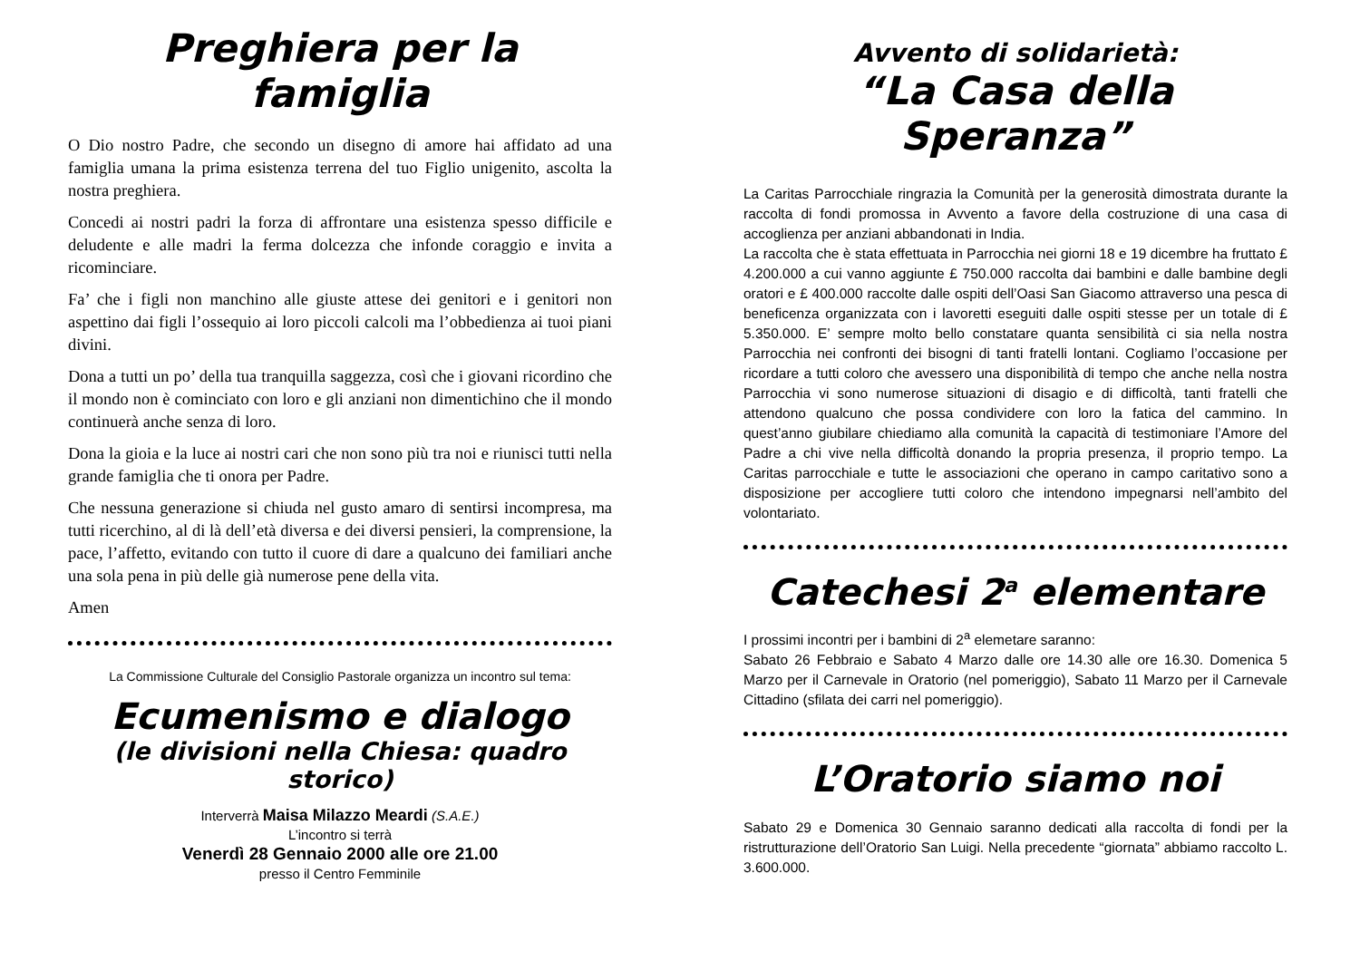Preghiera per la famiglia
O Dio nostro Padre, che secondo un disegno di amore hai affidato ad una famiglia umana la prima esistenza terrena del tuo Figlio unigenito, ascolta la nostra preghiera.
Concedi ai nostri padri la forza di affrontare una esistenza spesso difficile e deludente e alle madri la ferma dolcezza che infonde coraggio e invita a ricominciare.
Fa’ che i figli non manchino alle giuste attese dei genitori e i genitori non aspettino dai figli l’ossequio ai loro piccoli calcoli ma l’obbedienza ai tuoi piani divini.
Dona a tutti un po’ della tua tranquilla saggezza, così che i giovani ricordino che il mondo non è cominciato con loro e gli anziani non dimentichino che il mondo continuerà anche senza di loro.
Dona la gioia e la luce ai nostri cari che non sono più tra noi e riunisci tutti nella grande famiglia che ti onora per Padre.
Che nessuna generazione si chiuda nel gusto amaro di sentirsi incompresa, ma tutti ricerchino, al di là dell’età diversa e dei diversi pensieri, la comprensione, la pace, l’affetto, evitando con tutto il cuore di dare a qualcuno dei familiari anche una sola pena in più delle già numerose pene della vita.
Amen
La Commissione Culturale del Consiglio Pastorale organizza un incontro sul tema:
Ecumenismo e dialogo
(le divisioni nella Chiesa: quadro storico)
Interverrà Maisa Milazzo Meardi (S.A.E.)
L’incontro si terrà
Venerdì 28 Gennaio 2000 alle ore 21.00
presso il Centro Femminile
Avvento di solidarietà:
“La Casa della Speranza”
La Caritas Parrocchiale ringrazia la Comunità per la generosità dimostrata durante la raccolta di fondi promossa in Avvento a favore della costruzione di una casa di accoglienza per anziani abbandonati in India.
La raccolta che è stata effettuata in Parrocchia nei giorni 18 e 19 dicembre ha fruttato £ 4.200.000 a cui vanno aggiunte £ 750.000 raccolta dai bambini e dalle bambine degli oratori e £ 400.000 raccolte dalle ospiti dell’Oasi San Giacomo attraverso una pesca di beneficenza organizzata con i lavoretti eseguiti dalle ospiti stesse per un totale di £ 5.350.000. E’ sempre molto bello constatare quanta sensibilità ci sia nella nostra Parrocchia nei confronti dei bisogni di tanti fratelli lontani. Cogliamo l’occasione per ricordare a tutti coloro che avessero una disponibilità di tempo che anche nella nostra Parrocchia vi sono numerose situazioni di disagio e di difficoltà, tanti fratelli che attendono qualcuno che possa condividere con loro la fatica del cammino. In quest’anno giubilare chiediamo alla comunità la capacità di testimoniare l’Amore del Padre a chi vive nella difficoltà donando la propria presenza, il proprio tempo. La Caritas parrocchiale e tutte le associazioni che operano in campo caritativo sono a disposizione per accogliere tutti coloro che intendono impegnarsi nell’ambito del volontariato.
Catechesi 2<sup>a</sup> elementare
I prossimi incontri per i bambini di 2<sup>a</sup> elemetare saranno:
Sabato 26 Febbraio e Sabato 4 Marzo dalle ore 14.30 alle ore 16.30. Domenica 5 Marzo per il Carnevale in Oratorio (nel pomeriggio), Sabato 11 Marzo per il Carnevale Cittadino (sfilata dei carri nel pomeriggio).
L’Oratorio siamo noi
Sabato 29 e Domenica 30 Gennaio saranno dedicati alla raccolta di fondi per la ristrutturazione dell’Oratorio San Luigi. Nella precedente “giornata” abbiamo raccolto L. 3.600.000.